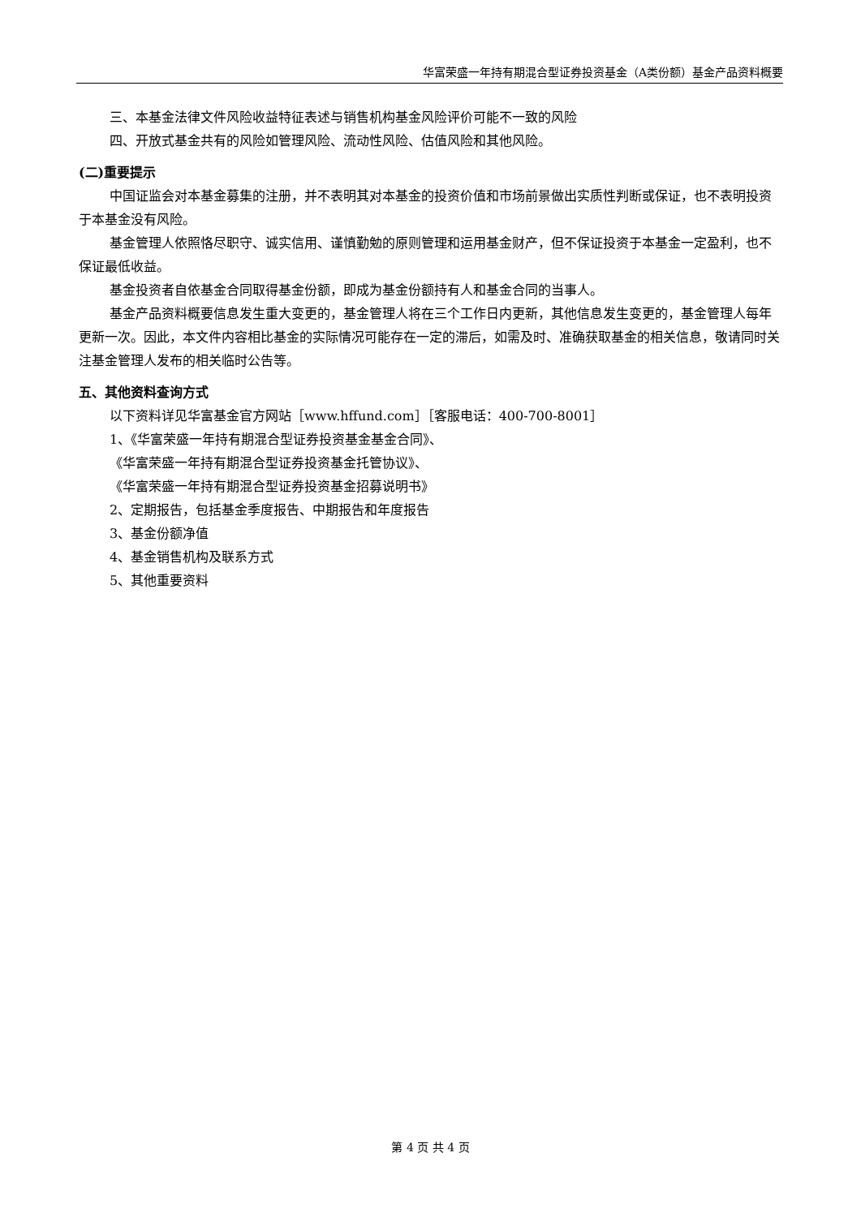华富荣盛一年持有期混合型证券投资基金（A类份额）基金产品资料概要
三、本基金法律文件风险收益特征表述与销售机构基金风险评价可能不一致的风险
四、开放式基金共有的风险如管理风险、流动性风险、估值风险和其他风险。
(二)重要提示
中国证监会对本基金募集的注册，并不表明其对本基金的投资价值和市场前景做出实质性判断或保证，也不表明投资于本基金没有风险。
基金管理人依照恪尽职守、诚实信用、谨慎勤勉的原则管理和运用基金财产，但不保证投资于本基金一定盈利，也不保证最低收益。
基金投资者自依基金合同取得基金份额，即成为基金份额持有人和基金合同的当事人。
基金产品资料概要信息发生重大变更的，基金管理人将在三个工作日内更新，其他信息发生变更的，基金管理人每年更新一次。因此，本文件内容相比基金的实际情况可能存在一定的滞后，如需及时、准确获取基金的相关信息，敬请同时关注基金管理人发布的相关临时公告等。
五、其他资料查询方式
以下资料详见华富基金官方网站［www.hffund.com］［客服电话：400-700-8001］
1、《华富荣盛一年持有期混合型证券投资基金基金合同》、
《华富荣盛一年持有期混合型证券投资基金托管协议》、
《华富荣盛一年持有期混合型证券投资基金招募说明书》
2、定期报告，包括基金季度报告、中期报告和年度报告
3、基金份额净值
4、基金销售机构及联系方式
5、其他重要资料
第 4 页 共 4 页